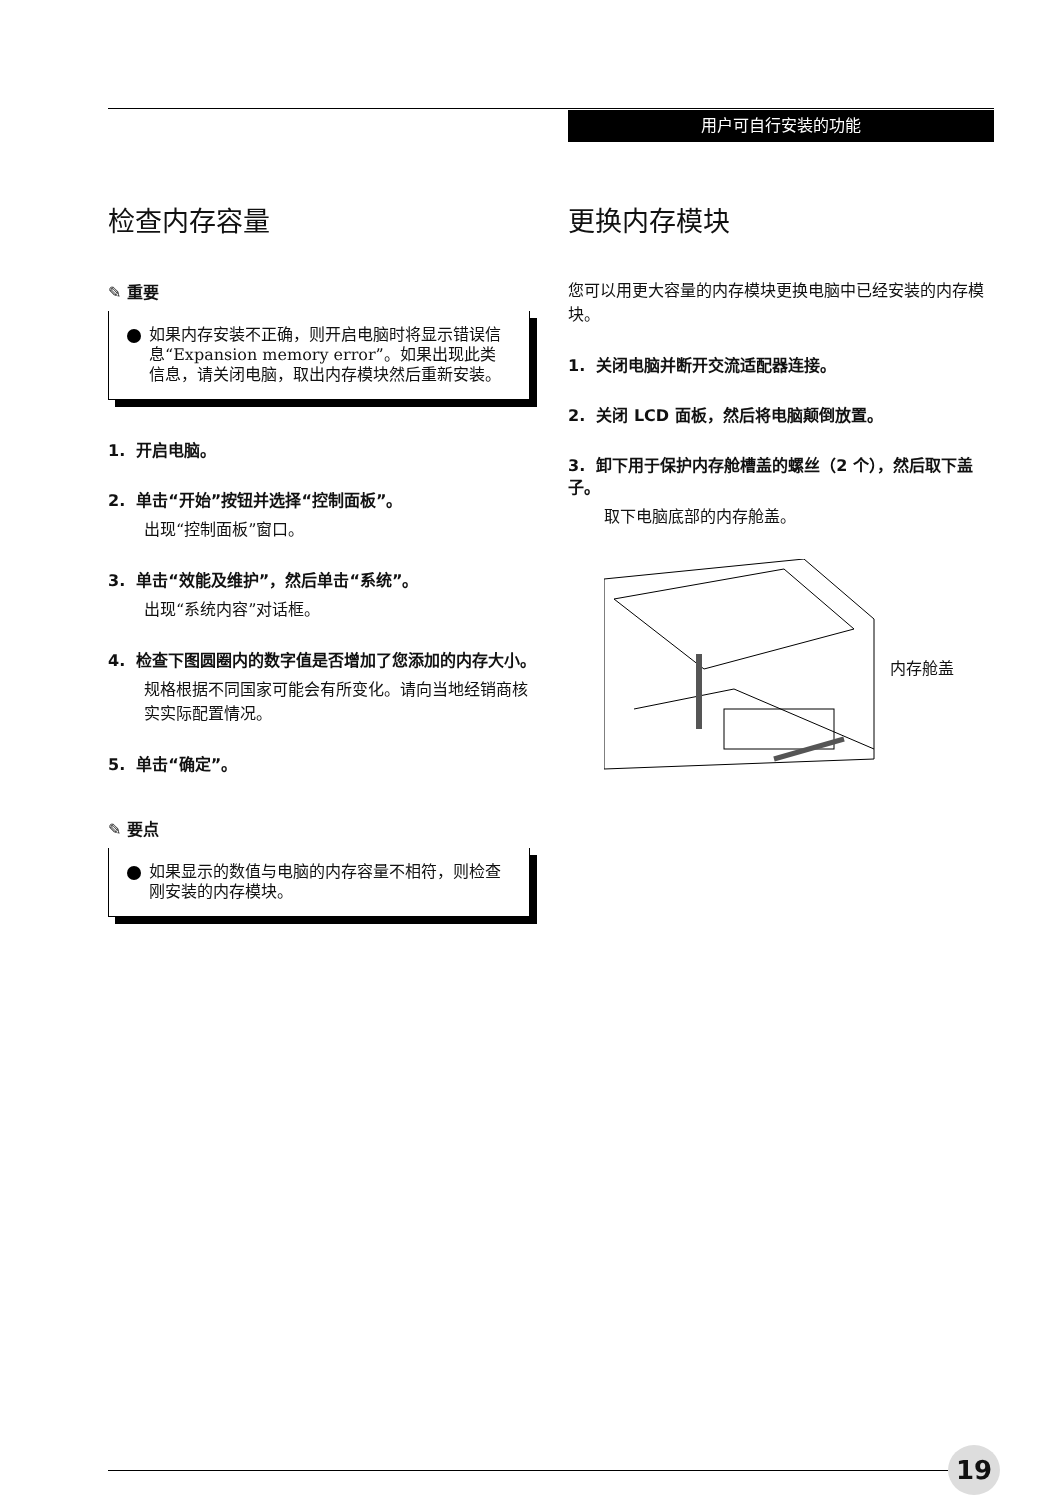用户可自行安装的功能
检查内存容量
✎ 重要
如果内存安装不正确，则开启电脑时将显示错误信息“Expansion memory error”。如果出现此类信息，请关闭电脑，取出内存模块然后重新安装。
1. 开启电脑。
2. 单击“开始”按钮并选择“控制面板”。
出现“控制面板”窗口。
3. 单击“效能及维护”，然后单击“系统”。
出现“系统内容”对话框。
4. 检查下图圆圈内的数字值是否增加了您添加的内存大小。
规格根据不同国家可能会有所变化。请向当地经销商核实实际配置情况。
5. 单击“确定”。
✎ 要点
如果显示的数值与电脑的内存容量不相符，则检查刚安装的内存模块。
更换内存模块
您可以用更大容量的内存模块更换电脑中已经安装的内存模块。
1. 关闭电脑并断开交流适配器连接。
2. 关闭 LCD 面板，然后将电脑颠倒放置。
3. 卸下用于保护内存舱槽盖的螺丝（2 个），然后取下盖子。
取下电脑底部的内存舱盖。
内存舱盖
19